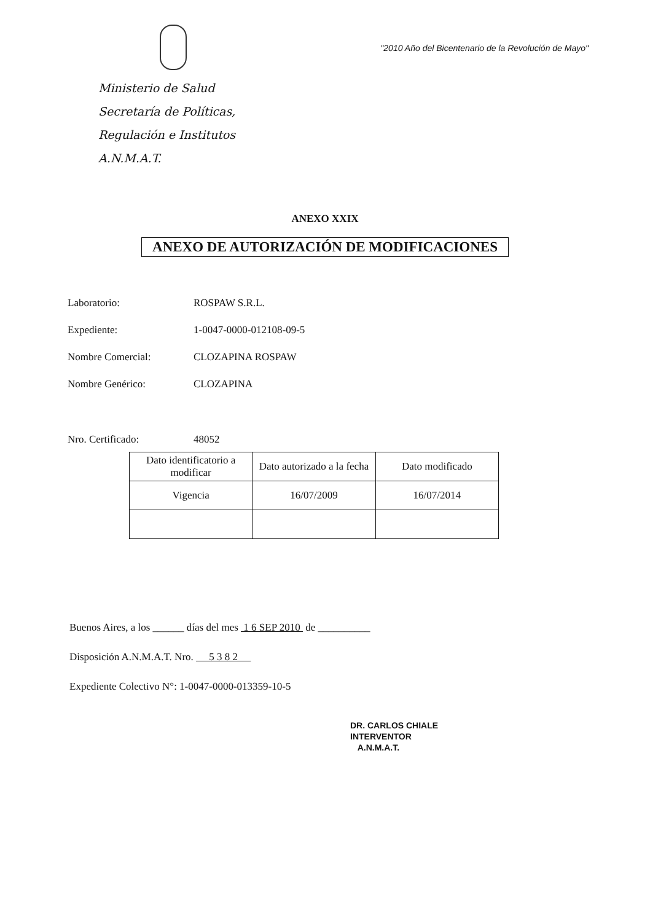Ministerio de Salud
Secretaría de Políticas,
Regulación e Institutos
A.N.M.A.T.
"2010 Año del Bicentenario de la Revolución de Mayo"
ANEXO XXIX
ANEXO DE AUTORIZACIÓN DE MODIFICACIONES
Laboratorio: ROSPAW S.R.L.
Expediente: 1-0047-0000-012108-09-5
Nombre Comercial: CLOZAPINA ROSPAW
Nombre Genérico: CLOZAPINA
Nro. Certificado: 48052
| Dato identificatorio a modificar | Dato autorizado a la fecha | Dato modificado |
| Vigencia | 16/07/2009 | 16/07/2014 |
Buenos Aires, a los ______ días del mes 1 6 SEP 2010 de __________
Disposición A.N.M.A.T. Nro. 5 3 8 2
Expediente Colectivo N°: 1-0047-0000-013359-10-5
DR. CARLOS CHIALE
INTERVENTOR
A.N.M.A.T.